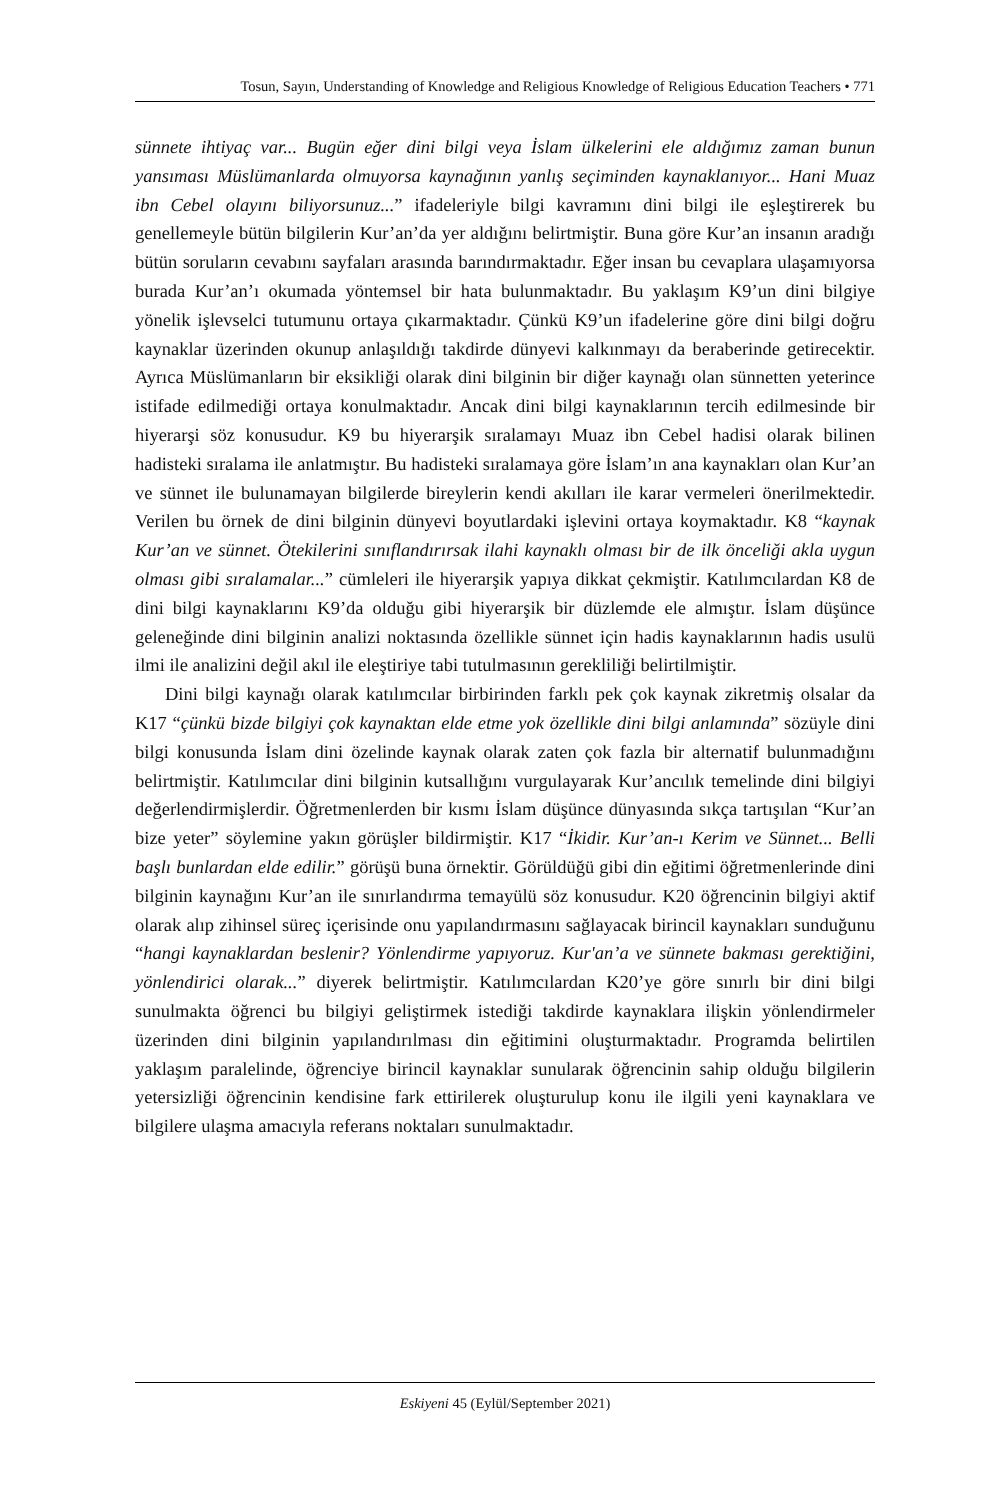Tosun, Sayın, Understanding of Knowledge and Religious Knowledge of Religious Education Teachers • 771
sünnete ihtiyaç var... Bugün eğer dini bilgi veya İslam ülkelerini ele aldığımız zaman bunun yansıması Müslümanlarda olmuyorsa kaynağının yanlış seçiminden kaynaklanıyor... Hani Muaz ibn Cebel olayını biliyorsunuz...” ifadeleriyle bilgi kavramını dini bilgi ile eşleştirerek bu genellemeyle bütün bilgilerin Kur’an’da yer aldığını belirtmiştir. Buna göre Kur’an insanın aradığı bütün soruların cevabını sayfaları arasında barındırmaktadır. Eğer insan bu cevaplara ulaşamıyorsa burada Kur’an’ı okumada yöntemsel bir hata bulunmaktadır. Bu yaklaşım K9’un dini bilgiye yönelik işlevselci tutumunu ortaya çıkarmaktadır. Çünkü K9’un ifadelerine göre dini bilgi doğru kaynaklar üzerinden okunup anlaşıldığı takdirde dünyevi kalkınmayı da beraberinde getirecektir. Ayrıca Müslümanların bir eksikliği olarak dini bilginin bir diğer kaynağı olan sünnetten yeterince istifade edilmediği ortaya konulmaktadır. Ancak dini bilgi kaynaklarının tercih edilmesinde bir hiyerarşi söz konusudur. K9 bu hiyerarşik sıralamayı Muaz ibn Cebel hadisi olarak bilinen hadisteki sıralama ile anlatmıştır. Bu hadisteki sıralamaya göre İslam’ın ana kaynakları olan Kur’an ve sünnet ile bulunamayan bilgilerde bireylerin kendi akılları ile karar vermeleri önerilmektedir. Verilen bu örnek de dini bilginin dünyevi boyutlardaki işlevini ortaya koymaktadır. K8 “kaynak Kur’an ve sünnet. Ötekilerini sınıflandırırsak ilahi kaynaklı olması bir de ilk önceliği akla uygun olması gibi sıralamalar...” cümleleri ile hiyerarşik yapıya dikkat çekmiştir. Katılımcılardan K8 de dini bilgi kaynaklarını K9’da olduğu gibi hiyerarşik bir düzlemde ele almıştır. İslam düşünce geleneğinde dini bilginin analizi noktasında özellikle sünnet için hadis kaynaklarının hadis usulü ilmi ile analizini değil akıl ile eleştiriye tabi tutulmasının gerekliliği belirtilmiştir.
Dini bilgi kaynağı olarak katılımcılar birbirinden farklı pek çok kaynak zikretmiş olsalar da K17 “çünkü bizde bilgiyi çok kaynaktan elde etme yok özellikle dini bilgi anlamında” sözüyle dini bilgi konusunda İslam dini özelinde kaynak olarak zaten çok fazla bir alternatif bulunmadığını belirtmiştir. Katılımcılar dini bilginin kutsallığını vurgulayarak Kur’ancılık temelinde dini bilgiyi değerlendirmişlerdir. Öğretmenlerden bir kısmı İslam düşünce dünyasında sıkça tartışılan “Kur’an bize yeter” söylemine yakın görüşler bildirmiştir. K17 “İkidir. Kur’an-ı Kerim ve Sünnet... Belli başlı bunlardan elde edilir.” görüşü buna örnektir. Görüldüğü gibi din eğitimi öğretmenlerinde dini bilginin kaynağını Kur’an ile sınırlandırma temayülü söz konusudur. K20 öğrencinin bilgiyi aktif olarak alıp zihinsel süreç içerisinde onu yapılandırmasını sağlayacak birincil kaynakları sunduğunu “hangi kaynaklardan beslenir? Yönlendirme yapıyoruz. Kur'an’a ve sünnete bakması gerektiğini, yönlendirici olarak...” diyerek belirtmiştir. Katılımcılardan K20’ye göre sınırlı bir dini bilgi sunulmakta öğrenci bu bilgiyi geliştirmek istediği takdirde kaynaklara ilişkin yönlendirmeler üzerinden dini bilginin yapılandırılması din eğitimini oluşturmaktadır. Programda belirtilen yaklaşım paralelinde, öğrenciye birincil kaynaklar sunularak öğrencinin sahip olduğu bilgilerin yetersizliği öğrencinin kendisine fark ettirilerek oluşturulup konu ile ilgili yeni kaynaklara ve bilgilere ulaşma amacıyla referans noktaları sunulmaktadır.
Eskiyeni 45 (Eylül/September 2021)